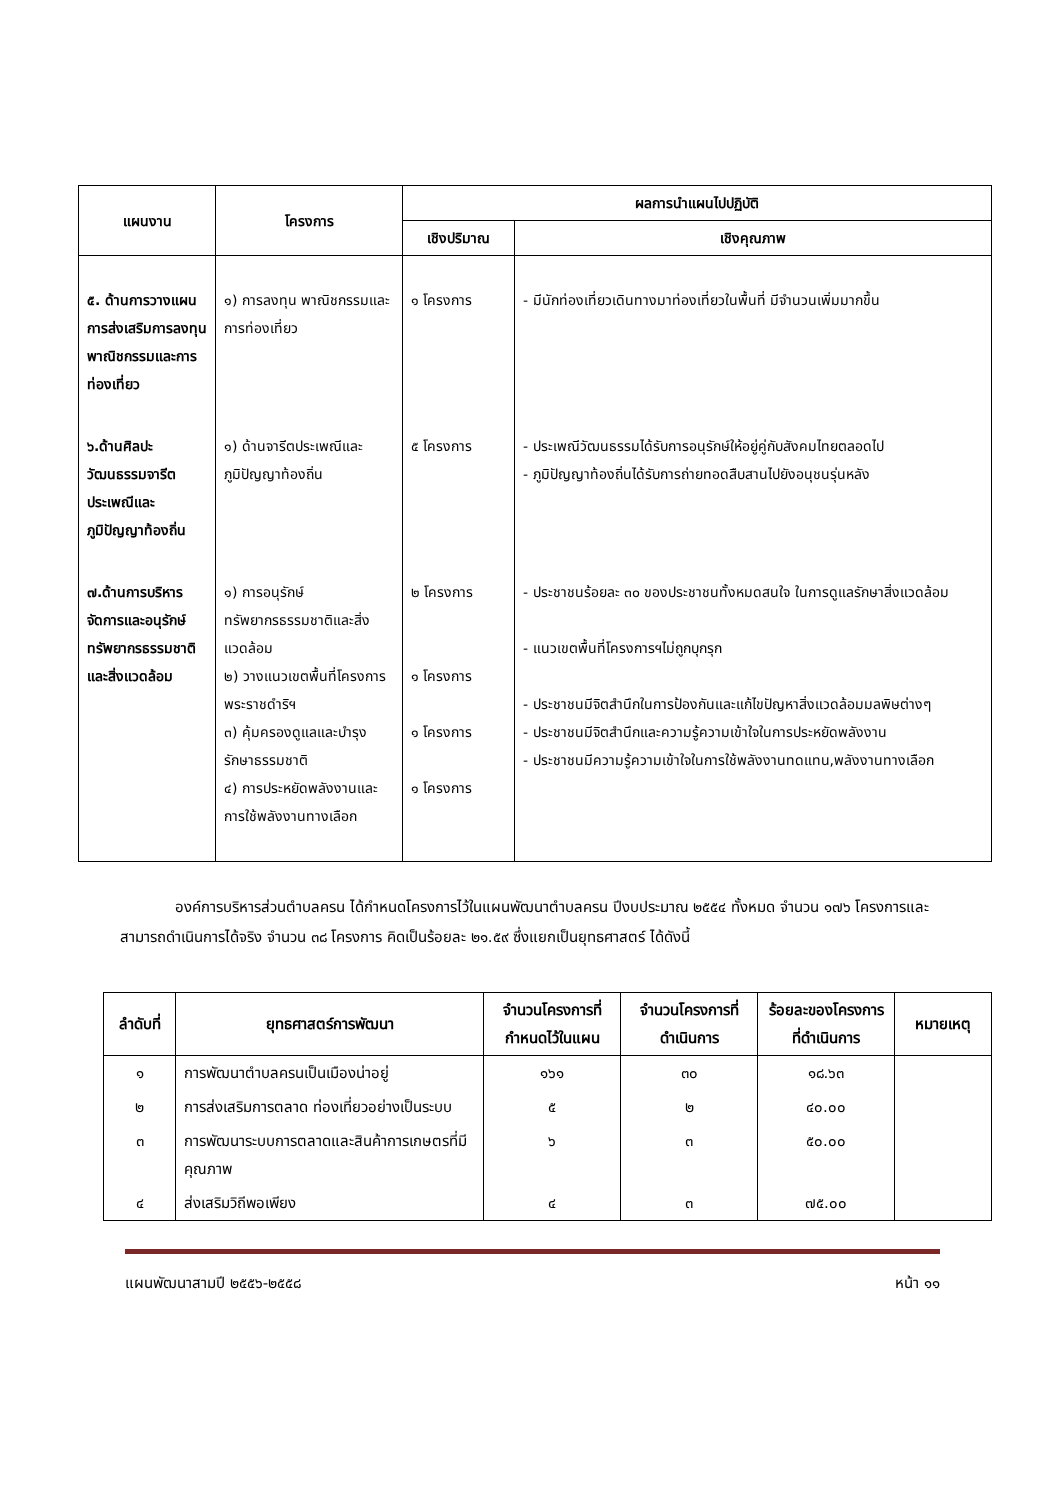| แผนงาน | โครงการ | ผลการนำแผนไปปฏิบัติ | |
| --- | --- | --- | --- |
| | | เชิงปริมาณ | เชิงคุณภาพ |
| ๕. ด้านการวางแผนการส่งเสริมการลงทุน พาณิชกรรมและการท่องเที่ยว | ๑) การลงทุน พาณิชกรรมและการท่องเที่ยว | ๑ โครงการ | - มีนักท่องเที่ยวเดินทางมาท่องเที่ยวในพื้นที่ มีจำนวนเพิ่มมากขึ้น |
| ๖.ด้านศิลปะวัฒนธรรมจารีตประเพณีและภูมิปัญญาท้องถิ่น | ๑) ด้านจารีตประเพณีและภูมิปัญญาท้องถิ่น | ๕ โครงการ | - ประเพณีวัฒนธรรมได้รับการอนุรักษ์ให้อยู่คู่กับสังคมไทยตลอดไป - ภูมิปัญญาท้องถิ่นได้รับการถ่ายทอดสืบสานไปยังอนุชนรุ่นหลัง |
| ๗.ด้านการบริหารจัดการและอนุรักษ์ทรัพยากรธรรมชาติและสิ่งแวดล้อม | ๑) การอนุรักษ์ทรัพยากรธรรมชาติและสิ่งแวดล้อม ๒) วางแนวเขตพื้นที่โครงการพระราชดำริฯ ๓) คุ้มครองดูแลและบำรุงรักษาธรรมชาติ ๔) การประหยัดพลังงานและการใช้พลังงานทางเลือก | ๒ โครงการ ๑ โครงการ ๑ โครงการ ๑ โครงการ | - ประชาชนร้อยละ ๓๐ ของประชาชนทั้งหมดสนใจ ในการดูแลรักษาสิ่งแวดล้อม - แนวเขตพื้นที่โครงการฯไม่ถูกบุกรุก - ประชาชนมีจิตสำนึกในการป้องกันและแก้ไขปัญหาสิ่งแวดล้อมมลพิษต่างๆ - ประชาชนมีจิตสำนึกและความรู้ความเข้าใจในการประหยัดพลังงาน - ประชาชนมีความรู้ความเข้าใจในการใช้พลังงานทดแทน,พลังงานทางเลือก |
องค์การบริหารส่วนตำบลครน ได้กำหนดโครงการไว้ในแผนพัฒนาตำบลครน ปีงบประมาณ ๒๕๕๔ ทั้งหมด จำนวน ๑๗๖ โครงการและสามารถดำเนินการได้จริง จำนวน ๓๘ โครงการ คิดเป็นร้อยละ ๒๑.๕๙ ซึ่งแยกเป็นยุทธศาสตร์ ได้ดังนี้
| ลำดับที่ | ยุทธศาสตร์การพัฒนา | จำนวนโครงการที่กำหนดไว้ในแผน | จำนวนโครงการที่ดำเนินการ | ร้อยละของโครงการที่ดำเนินการ | หมายเหตุ |
| --- | --- | --- | --- | --- | --- |
| ๑ | การพัฒนาตำบลครนเป็นเมืองน่าอยู่ | ๑๖๑ | ๓๐ | ๑๘.๖๓ | |
| ๒ | การส่งเสริมการตลาด ท่องเที่ยวอย่างเป็นระบบ | ๕ | ๒ | ๔๐.๐๐ | |
| ๓ | การพัฒนาระบบการตลาดและสินค้าการเกษตรที่มีคุณภาพ | ๖ | ๓ | ๕๐.๐๐ | |
| ๔ | ส่งเสริมวิถีพอเพียง | ๔ | ๓ | ๗๕.๐๐ | |
แผนพัฒนาสามปี ๒๕๕๖-๒๕๕๘ หน้า ๑๑